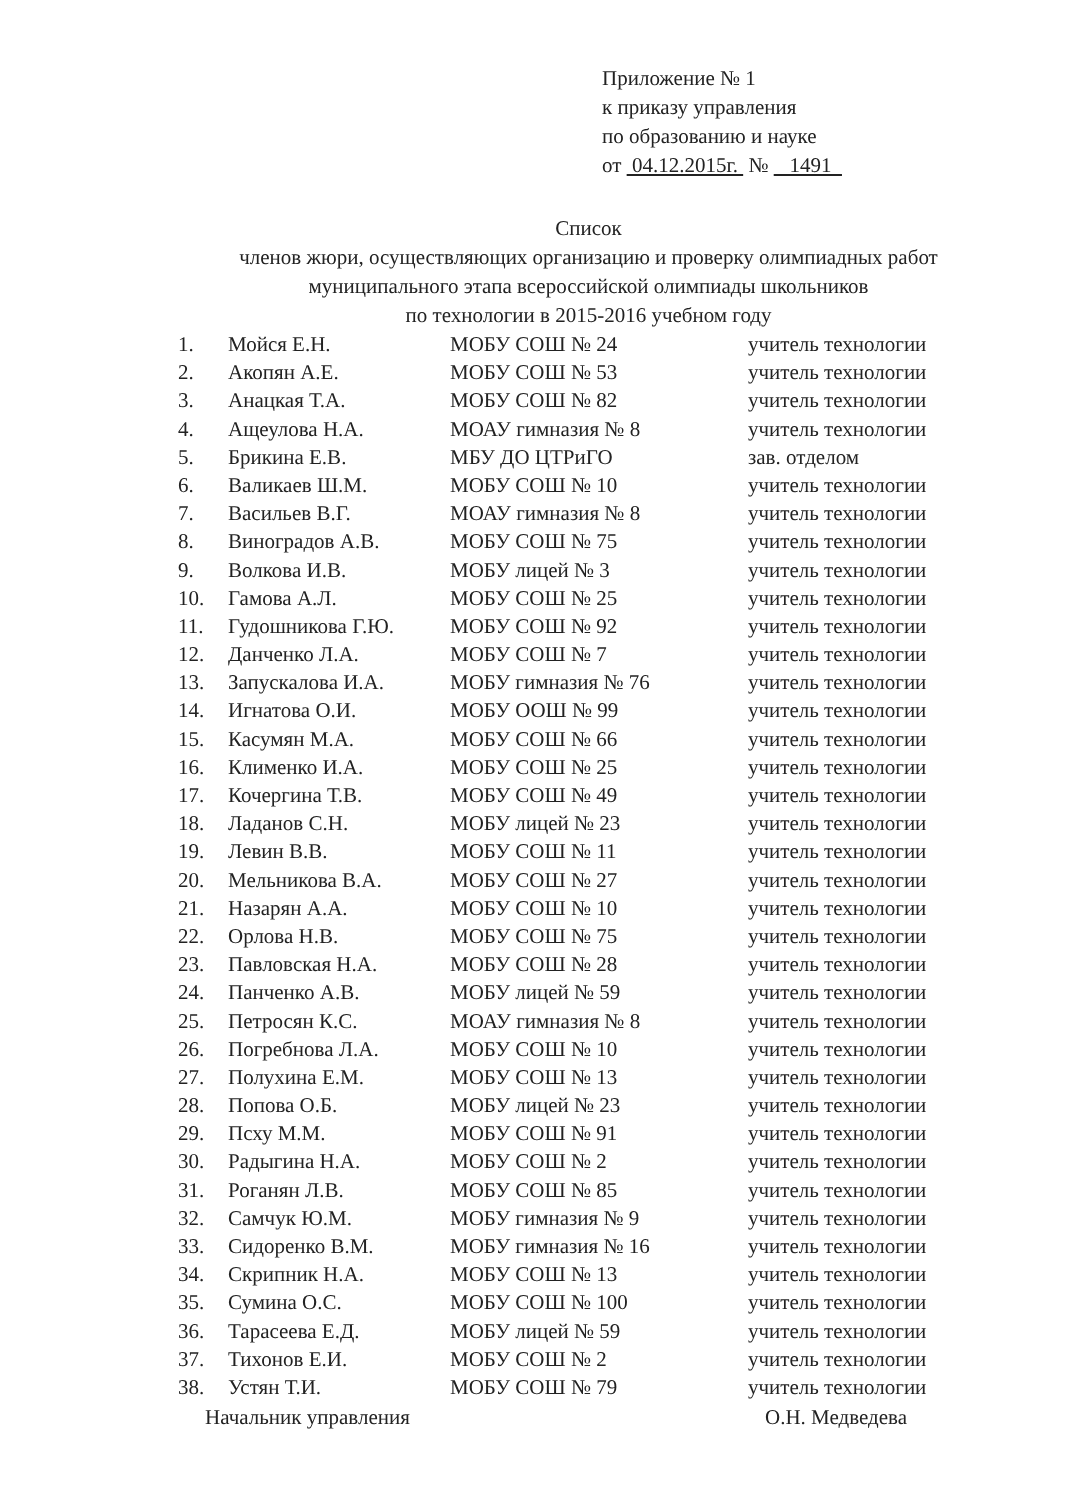Приложение № 1
к приказу управления
по образованию и науке
от 04.12.2015г. № 1491
Список
членов жюри, осуществляющих организацию и проверку олимпиадных работ
муниципального этапа всероссийской олимпиады школьников
по технологии в 2015-2016 учебном году
| 1. | Мойся Е.Н. | МОБУ СОШ № 24 | учитель технологии |
| 2. | Акопян А.Е. | МОБУ СОШ № 53 | учитель технологии |
| 3. | Анацкая Т.А. | МОБУ СОШ № 82 | учитель технологии |
| 4. | Ащеулова Н.А. | МОАУ гимназия № 8 | учитель технологии |
| 5. | Брикина Е.В. | МБУ ДО ЦТРиГО | зав. отделом |
| 6. | Валикаев Ш.М. | МОБУ СОШ № 10 | учитель технологии |
| 7. | Васильев В.Г. | МОАУ гимназия № 8 | учитель технологии |
| 8. | Виноградов А.В. | МОБУ СОШ № 75 | учитель технологии |
| 9. | Волкова И.В. | МОБУ лицей № 3 | учитель технологии |
| 10. | Гамова А.Л. | МОБУ СОШ № 25 | учитель технологии |
| 11. | Гудошникова Г.Ю. | МОБУ СОШ № 92 | учитель технологии |
| 12. | Данченко Л.А. | МОБУ СОШ № 7 | учитель технологии |
| 13. | Запускалова И.А. | МОБУ гимназия № 76 | учитель технологии |
| 14. | Игнатова О.И. | МОБУ ООШ № 99 | учитель технологии |
| 15. | Касумян М.А. | МОБУ СОШ № 66 | учитель технологии |
| 16. | Клименко И.А. | МОБУ СОШ № 25 | учитель технологии |
| 17. | Кочергина Т.В. | МОБУ СОШ № 49 | учитель технологии |
| 18. | Ладанов С.Н. | МОБУ лицей № 23 | учитель технологии |
| 19. | Левин В.В. | МОБУ СОШ № 11 | учитель технологии |
| 20. | Мельникова В.А. | МОБУ СОШ № 27 | учитель технологии |
| 21. | Назарян А.А. | МОБУ СОШ № 10 | учитель технологии |
| 22. | Орлова Н.В. | МОБУ СОШ № 75 | учитель технологии |
| 23. | Павловская Н.А. | МОБУ СОШ № 28 | учитель технологии |
| 24. | Панченко А.В. | МОБУ лицей № 59 | учитель технологии |
| 25. | Петросян К.С. | МОАУ гимназия № 8 | учитель технологии |
| 26. | Погребнова Л.А. | МОБУ СОШ № 10 | учитель технологии |
| 27. | Полухина Е.М. | МОБУ СОШ № 13 | учитель технологии |
| 28. | Попова О.Б. | МОБУ лицей № 23 | учитель технологии |
| 29. | Псху М.М. | МОБУ СОШ № 91 | учитель технологии |
| 30. | Радыгина Н.А. | МОБУ СОШ № 2 | учитель технологии |
| 31. | Роганян Л.В. | МОБУ СОШ № 85 | учитель технологии |
| 32. | Самчук Ю.М. | МОБУ гимназия № 9 | учитель технологии |
| 33. | Сидоренко В.М. | МОБУ гимназия № 16 | учитель технологии |
| 34. | Скрипник Н.А. | МОБУ СОШ № 13 | учитель технологии |
| 35. | Сумина О.С. | МОБУ СОШ № 100 | учитель технологии |
| 36. | Тарасеева Е.Д. | МОБУ лицей № 59 | учитель технологии |
| 37. | Тихонов Е.И. | МОБУ СОШ № 2 | учитель технологии |
| 38. | Устян Т.И. | МОБУ СОШ № 79 | учитель технологии |
Начальник управления О.Н. Медведева